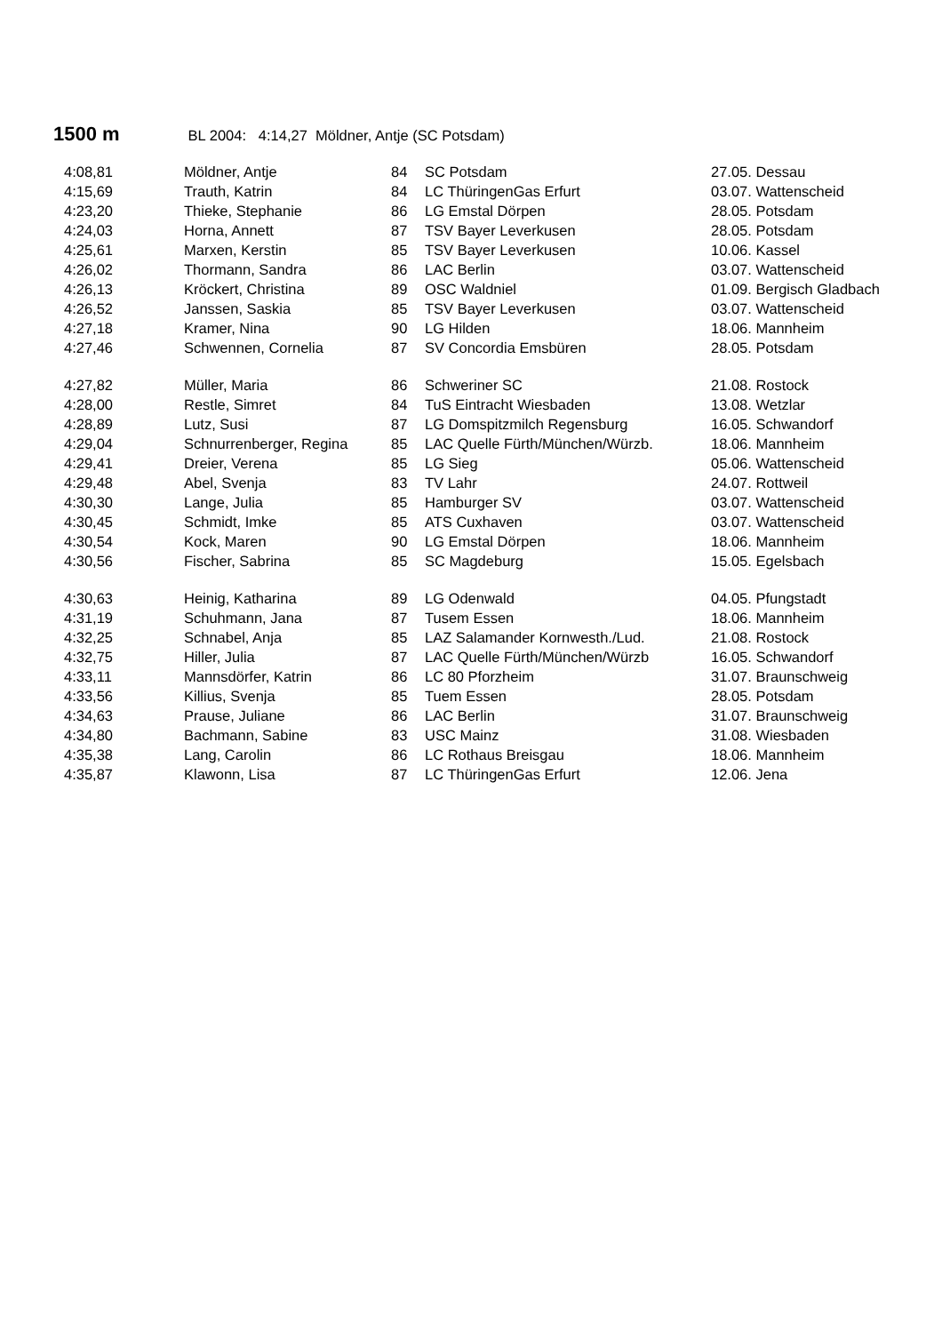1500 m BL 2004: 4:14,27 Möldner, Antje (SC Potsdam)
| 4:08,81 | Möldner, Antje | 84 | SC Potsdam | 27.05. Dessau |
| 4:15,69 | Trauth, Katrin | 84 | LC ThüringenGas Erfurt | 03.07. Wattenscheid |
| 4:23,20 | Thieke, Stephanie | 86 | LG Emstal Dörpen | 28.05. Potsdam |
| 4:24,03 | Horna, Annett | 87 | TSV Bayer Leverkusen | 28.05. Potsdam |
| 4:25,61 | Marxen, Kerstin | 85 | TSV Bayer Leverkusen | 10.06. Kassel |
| 4:26,02 | Thormann, Sandra | 86 | LAC Berlin | 03.07. Wattenscheid |
| 4:26,13 | Kröckert, Christina | 89 | OSC Waldniel | 01.09. Bergisch Gladbach |
| 4:26,52 | Janssen, Saskia | 85 | TSV Bayer Leverkusen | 03.07. Wattenscheid |
| 4:27,18 | Kramer, Nina | 90 | LG Hilden | 18.06. Mannheim |
| 4:27,46 | Schwennen, Cornelia | 87 | SV Concordia Emsbüren | 28.05. Potsdam |
| 4:27,82 | Müller, Maria | 86 | Schweriner SC | 21.08. Rostock |
| 4:28,00 | Restle, Simret | 84 | TuS Eintracht Wiesbaden | 13.08. Wetzlar |
| 4:28,89 | Lutz, Susi | 87 | LG Domspitzmilch Regensburg | 16.05. Schwandorf |
| 4:29,04 | Schnurrenberger, Regina | 85 | LAC Quelle Fürth/München/Würzb. | 18.06. Mannheim |
| 4:29,41 | Dreier, Verena | 85 | LG Sieg | 05.06. Wattenscheid |
| 4:29,48 | Abel, Svenja | 83 | TV Lahr | 24.07. Rottweil |
| 4:30,30 | Lange, Julia | 85 | Hamburger SV | 03.07. Wattenscheid |
| 4:30,45 | Schmidt, Imke | 85 | ATS Cuxhaven | 03.07. Wattenscheid |
| 4:30,54 | Kock, Maren | 90 | LG Emstal Dörpen | 18.06. Mannheim |
| 4:30,56 | Fischer, Sabrina | 85 | SC Magdeburg | 15.05. Egelsbach |
| 4:30,63 | Heinig, Katharina | 89 | LG Odenwald | 04.05. Pfungstadt |
| 4:31,19 | Schuhmann, Jana | 87 | Tusem Essen | 18.06. Mannheim |
| 4:32,25 | Schnabel, Anja | 85 | LAZ Salamander Kornwesth./Lud. | 21.08. Rostock |
| 4:32,75 | Hiller, Julia | 87 | LAC Quelle Fürth/München/Würzb | 16.05. Schwandorf |
| 4:33,11 | Mannsdörfer, Katrin | 86 | LC 80 Pforzheim | 31.07. Braunschweig |
| 4:33,56 | Killius, Svenja | 85 | Tuem Essen | 28.05. Potsdam |
| 4:34,63 | Prause, Juliane | 86 | LAC Berlin | 31.07. Braunschweig |
| 4:34,80 | Bachmann, Sabine | 83 | USC Mainz | 31.08. Wiesbaden |
| 4:35,38 | Lang, Carolin | 86 | LC Rothaus Breisgau | 18.06. Mannheim |
| 4:35,87 | Klawonn, Lisa | 87 | LC ThüringenGas Erfurt | 12.06. Jena |